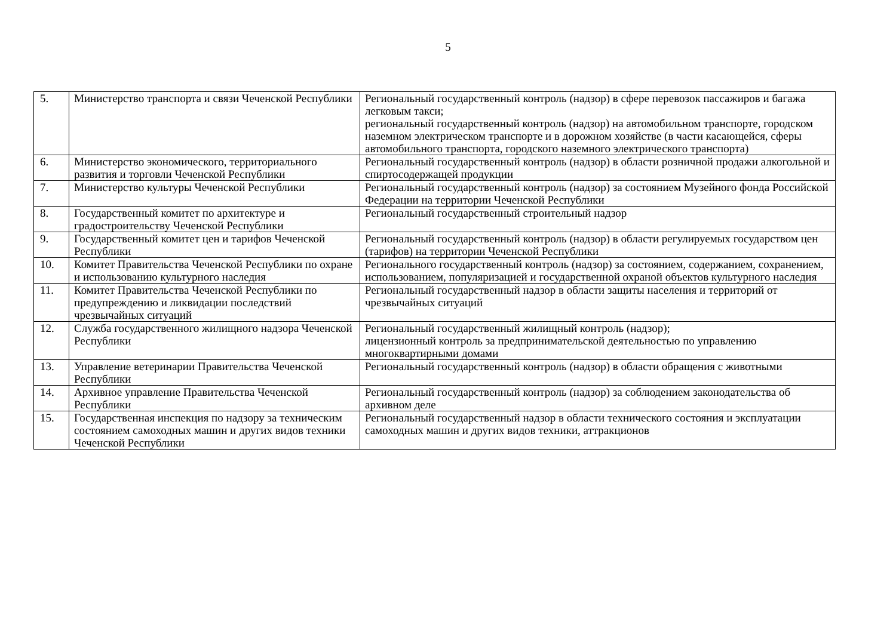5
| 5. | Министерство транспорта и связи Чеченской Республики | Региональный государственный контроль (надзор) в сфере перевозок пассажиров и багажа легковым такси; региональный государственный контроль (надзор) на автомобильном транспорте, городском наземном электрическом транспорте и в дорожном хозяйстве (в части касающейся, сферы автомобильного транспорта, городского наземного электрического транспорта) |
| 6. | Министерство экономического, территориального развития и торговли Чеченской Республики | Региональный государственный контроль (надзор) в области розничной продажи алкогольной и спиртосодержащей продукции |
| 7. | Министерство культуры Чеченской Республики | Региональный государственный контроль (надзор) за состоянием Музейного фонда Российской Федерации на территории Чеченской Республики |
| 8. | Государственный комитет по архитектуре и градостроительству Чеченской Республики | Региональный государственный строительный надзор |
| 9. | Государственный комитет цен и тарифов Чеченской Республики | Региональный государственный контроль (надзор) в области регулируемых государством цен (тарифов) на территории Чеченской Республики |
| 10. | Комитет Правительства Чеченской Республики по охране и использованию культурного наследия | Регионального государственный контроль (надзор) за состоянием, содержанием, сохранением, использованием, популяризацией и государственной охраной объектов культурного наследия |
| 11. | Комитет Правительства Чеченской Республики по предупреждению и ликвидации последствий чрезвычайных ситуаций | Региональный государственный надзор в области защиты населения и территорий от чрезвычайных ситуаций |
| 12. | Служба государственного жилищного надзора Чеченской Республики | Региональный государственный жилищный контроль (надзор); лицензионный контроль за предпринимательской деятельностью по управлению многоквартирными домами |
| 13. | Управление ветеринарии Правительства Чеченской Республики | Региональный государственный контроль (надзор) в области обращения с животными |
| 14. | Архивное управление Правительства Чеченской Республики | Региональный государственный контроль (надзор) за соблюдением законодательства об архивном деле |
| 15. | Государственная инспекция по надзору за техническим состоянием самоходных машин и других видов техники Чеченской Республики | Региональный государственный надзор в области технического состояния и эксплуатации самоходных машин и других видов техники, аттракционов |